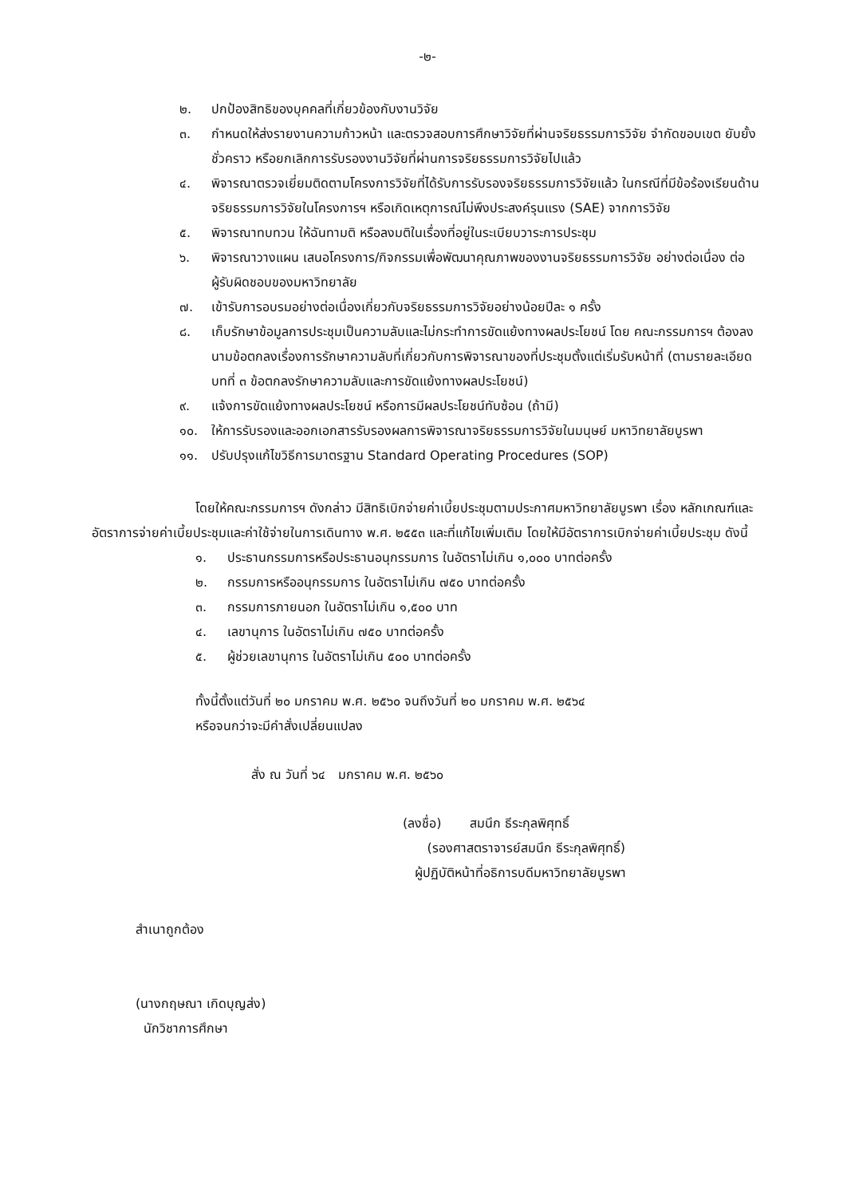-๒-
๒. ปกป้องสิทธิของบุคคลที่เกี่ยวข้องกับงานวิจัย
๓. กำหนดให้ส่งรายงานความก้าวหน้า และตรวจสอบการศึกษาวิจัยที่ผ่านจริยธรรมการวิจัย จำกัดขอบเขต ยับยั้งชั่วคราว หรือยกเลิกการรับรองงานวิจัยที่ผ่านการจริยธรรมการวิจัยไปแล้ว
๔. พิจารณาตรวจเยี่ยมติดตามโครงการวิจัยที่ได้รับการรับรองจริยธรรมการวิจัยแล้ว ในกรณีที่มีข้อร้องเรียนด้านจริยธรรมการวิจัยในโครงการฯ หรือเกิดเหตุการณ์ไม่พึงประสงค์รุนแรง (SAE) จากการวิจัย
๕. พิจารณาทบทวน ให้ฉันทามติ หรือลงมติในเรื่องที่อยู่ในระเบียบวาระการประชุม
๖. พิจารณาวางแผน เสนอโครงการ/กิจกรรมเพื่อพัฒนาคุณภาพของงานจริยธรรมการวิจัย อย่างต่อเนื่อง ต่อผู้รับผิดชอบของมหาวิทยาลัย
๗. เข้ารับการอบรมอย่างต่อเนื่องเกี่ยวกับจริยธรรมการวิจัยอย่างน้อยปีละ ๑ ครั้ง
๘. เก็บรักษาข้อมูลการประชุมเป็นความลับและไม่กระทำการขัดแย้งทางผลประโยชน์ โดย คณะกรรมการฯ ต้องลงนามข้อตกลงเรื่องการรักษาความลับที่เกี่ยวกับการพิจารณาของที่ประชุมตั้งแต่เริ่มรับหน้าที่ (ตามรายละเอียดบทที่ ๓ ข้อตกลงรักษาความลับและการขัดแย้งทางผลประโยชน์)
๙. แจ้งการขัดแย้งทางผลประโยชน์ หรือการมีผลประโยชน์ทับซ้อน (ถ้ามี)
๑๐. ให้การรับรองและออกเอกสารรับรองผลการพิจารณาจริยธรรมการวิจัยในมนุษย์ มหาวิทยาลัยบูรพา
๑๑. ปรับปรุงแก้ไขวิธีการมาตรฐาน Standard Operating Procedures (SOP)
โดยให้คณะกรรมการฯ ดังกล่าว มีสิทธิเบิกจ่ายค่าเบี้ยประชุมตามประกาศมหาวิทยาลัยบูรพา เรื่อง หลักเกณฑ์และอัตราการจ่ายค่าเบี้ยประชุมและค่าใช้จ่ายในการเดินทาง พ.ศ. ๒๕๕๓ และที่แก้ไขเพิ่มเติม โดยให้มีอัตราการเบิกจ่ายค่าเบี้ยประชุม ดังนี้
๑. ประธานกรรมการหรือประธานอนุกรรมการ ในอัตราไม่เกิน ๑,๐๐๐ บาทต่อครั้ง
๒. กรรมการหรืออนุกรรมการ ในอัตราไม่เกิน ๗๕๐ บาทต่อครั้ง
๓. กรรมการภายนอก ในอัตราไม่เกิน ๑,๕๐๐ บาท
๔. เลขานุการ ในอัตราไม่เกิน ๗๕๐ บาทต่อครั้ง
๕. ผู้ช่วยเลขานุการ ในอัตราไม่เกิน ๕๐๐ บาทต่อครั้ง
ทั้งนี้ตั้งแต่วันที่ ๒๐ มกราคม พ.ศ. ๒๕๖๐ จนถึงวันที่ ๒๐ มกราคม พ.ศ. ๒๕๖๔
หรือจนกว่าจะมีคำสั่งเปลี่ยนแปลง
สั่ง ณ วันที่ ๖๔ มกราคม พ.ศ. ๒๕๖๐
(ลงชื่อ) สมนึก ธีระกุลพิศุทธิ์
(รองศาสตราจารย์สมนึก ธีระกุลพิศุทธิ์)
ผู้ปฏิบัติหน้าที่อธิการบดีมหาวิทยาลัยบูรพา
สำเนาถูกต้อง
(นางกฤษณา เกิดบุญส่ง)
นักวิชาการศึกษา